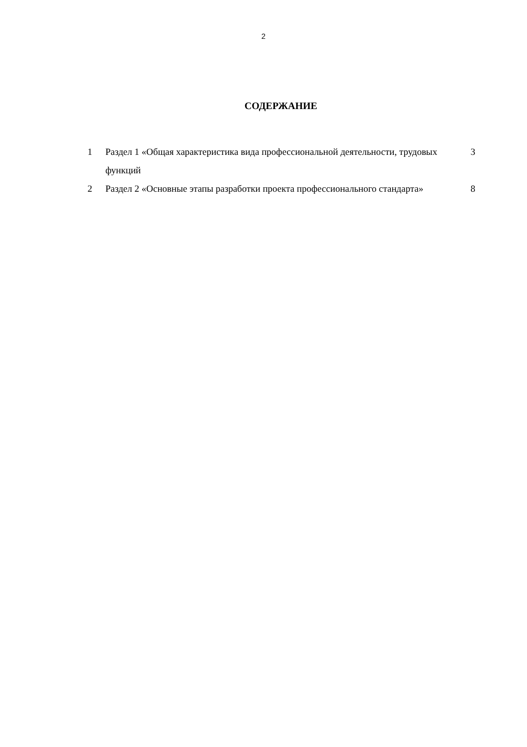2
СОДЕРЖАНИЕ
| 1 | Раздел 1 «Общая характеристика вида профессиональной деятельности, трудовых функций | 3 |
| 2 | Раздел 2 «Основные этапы разработки проекта профессионального стандарта» | 8 |